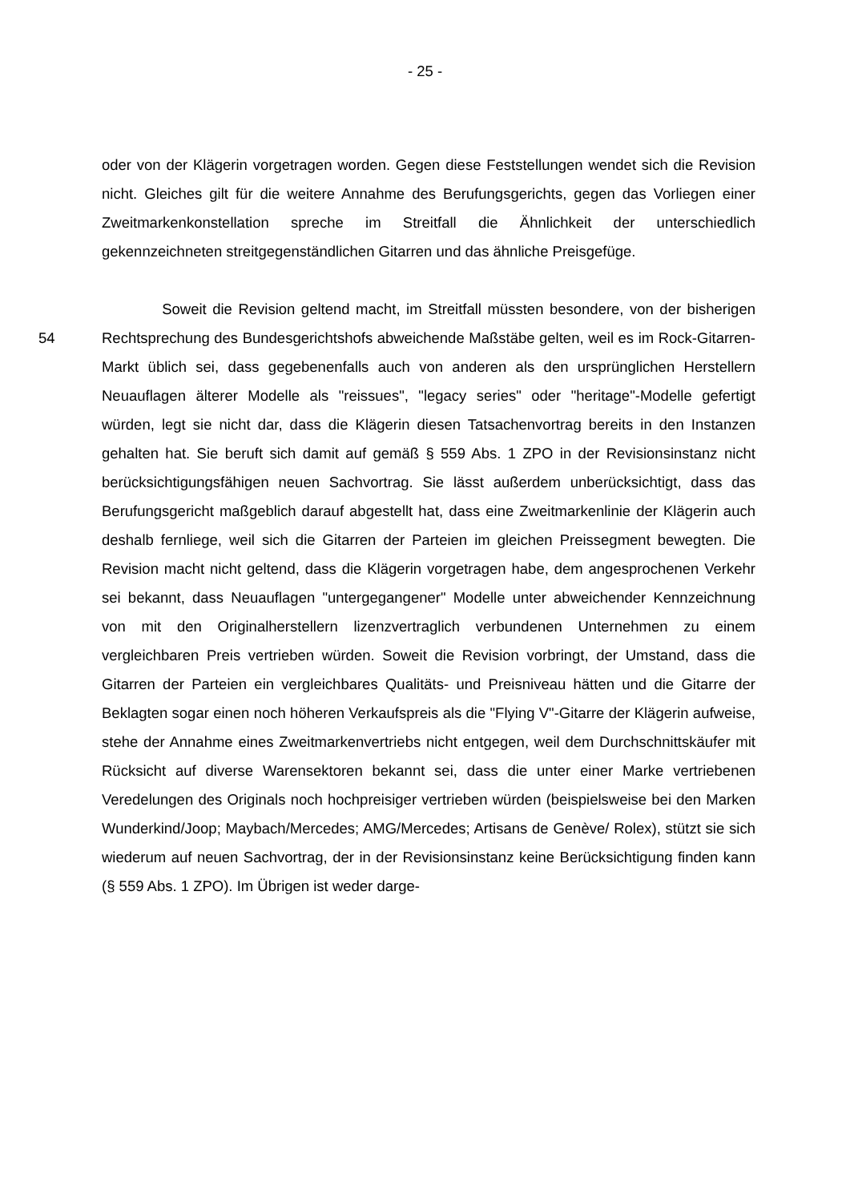- 25 -
oder von der Klägerin vorgetragen worden. Gegen diese Feststellungen wendet sich die Revision nicht. Gleiches gilt für die weitere Annahme des Berufungsgerichts, gegen das Vorliegen einer Zweitmarkenkonstellation spreche im Streitfall die Ähnlichkeit der unterschiedlich gekennzeichneten streitgegenständlichen Gitarren und das ähnliche Preisgefüge.
54
Soweit die Revision geltend macht, im Streitfall müssten besondere, von der bisherigen Rechtsprechung des Bundesgerichtshofs abweichende Maßstäbe gelten, weil es im Rock-Gitarren-Markt üblich sei, dass gegebenenfalls auch von anderen als den ursprünglichen Herstellern Neuauflagen älterer Modelle als "reissues", "legacy series" oder "heritage"-Modelle gefertigt würden, legt sie nicht dar, dass die Klägerin diesen Tatsachenvortrag bereits in den Instanzen gehalten hat. Sie beruft sich damit auf gemäß § 559 Abs. 1 ZPO in der Revisionsinstanz nicht berücksichtigungsfähigen neuen Sachvortrag. Sie lässt außerdem unberücksichtigt, dass das Berufungsgericht maßgeblich darauf abgestellt hat, dass eine Zweitmarkenlinie der Klägerin auch deshalb fernliege, weil sich die Gitarren der Parteien im gleichen Preissegment bewegten. Die Revision macht nicht geltend, dass die Klägerin vorgetragen habe, dem angesprochenen Verkehr sei bekannt, dass Neuauflagen "untergegangener" Modelle unter abweichender Kennzeichnung von mit den Originalherstellern lizenzvertraglich verbundenen Unternehmen zu einem vergleichbaren Preis vertrieben würden. Soweit die Revision vorbringt, der Umstand, dass die Gitarren der Parteien ein vergleichbares Qualitäts- und Preisniveau hätten und die Gitarre der Beklagten sogar einen noch höheren Verkaufspreis als die "Flying V"-Gitarre der Klägerin aufweise, stehe der Annahme eines Zweitmarkenvertriebs nicht entgegen, weil dem Durchschnittskäufer mit Rücksicht auf diverse Warensektoren bekannt sei, dass die unter einer Marke vertriebenen Veredelungen des Originals noch hochpreisiger vertrieben würden (beispielsweise bei den Marken Wunderkind/Joop; Maybach/Mercedes; AMG/Mercedes; Artisans de Genève/ Rolex), stützt sie sich wiederum auf neuen Sachvortrag, der in der Revisionsinstanz keine Berücksichtigung finden kann (§ 559 Abs. 1 ZPO). Im Übrigen ist weder darge-